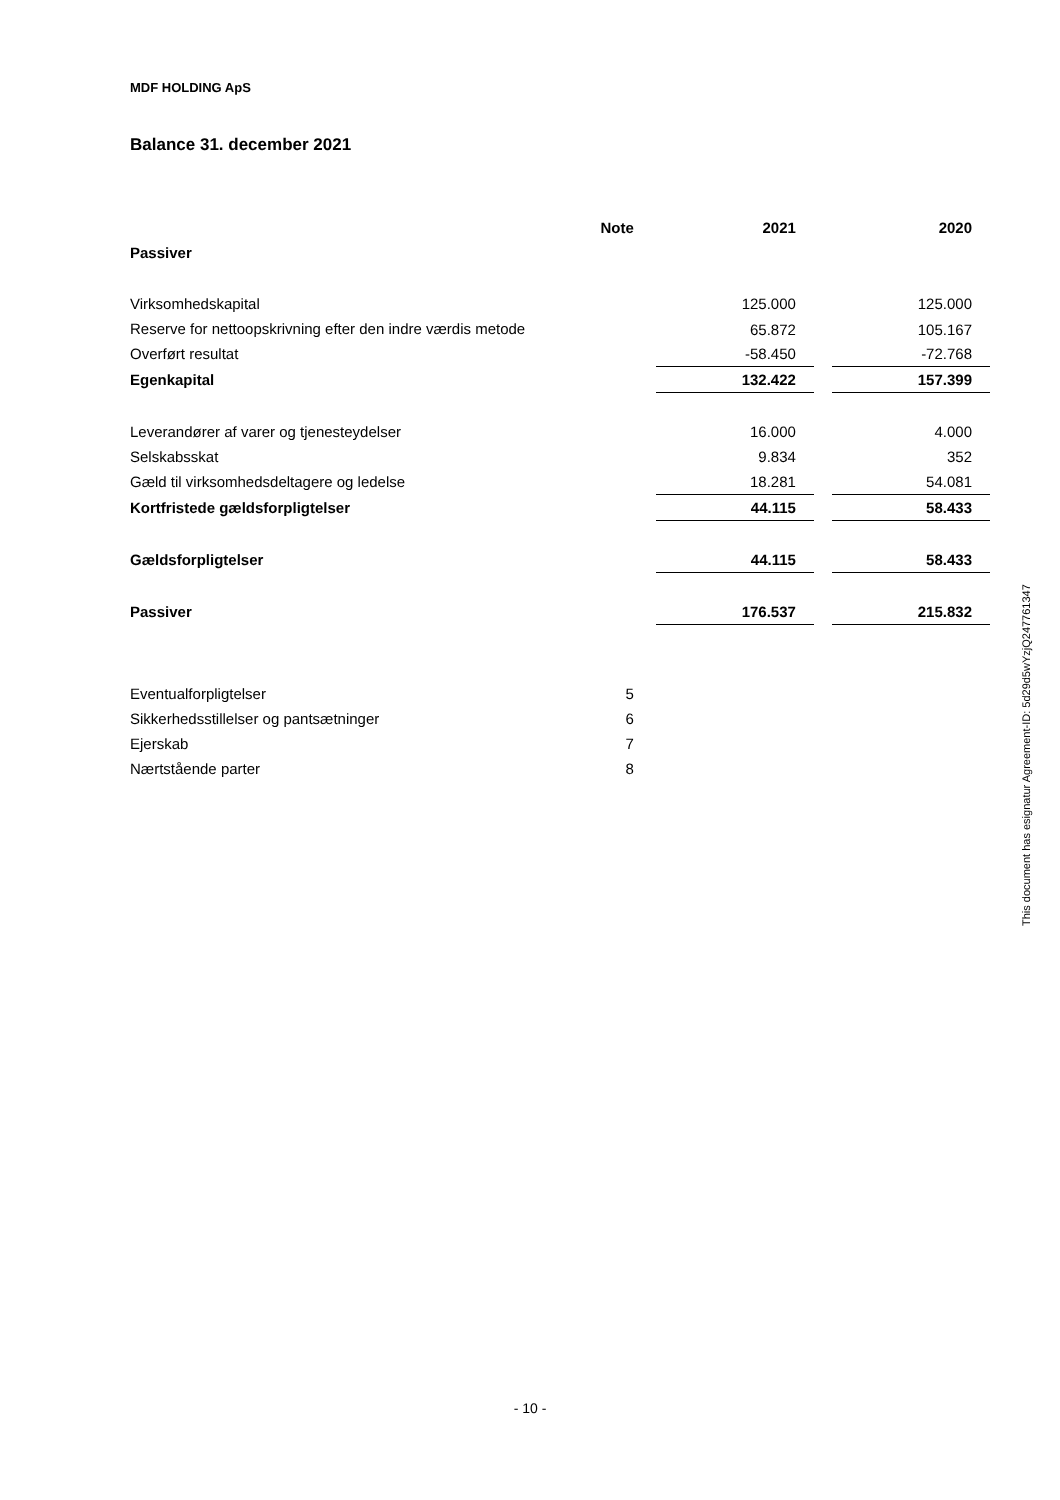MDF HOLDING ApS
Balance 31. december 2021
| | Note | | 2021 | | 2020 |
| --- | --- | --- | --- | --- | --- |
| Passiver | | | | | |
| Virksomhedskapital | | | 125.000 | | 125.000 |
| Reserve for nettoopskrivning efter den indre værdis metode | | | 65.872 | | 105.167 |
| Overført resultat | | | -58.450 | | -72.768 |
| Egenkapital | | | 132.422 | | 157.399 |
| Leverandører af varer og tjenesteydelser | | | 16.000 | | 4.000 |
| Selskabsskat | | | 9.834 | | 352 |
| Gæld til virksomhedsdeltagere og ledelse | | | 18.281 | | 54.081 |
| Kortfristede gældsforpligtelser | | | 44.115 | | 58.433 |
| Gældsforpligtelser | | | 44.115 | | 58.433 |
| Passiver | | | 176.537 | | 215.832 |
| Eventualforpligtelser | 5 | | | | |
| Sikkerhedsstillelser og pantsætninger | 6 | | | | |
| Ejerskab | 7 | | | | |
| Nærtstående parter | 8 | | | | |
This document has esignatur Agreement-ID: 5d29d5wYzjQ247761347
- 10 -